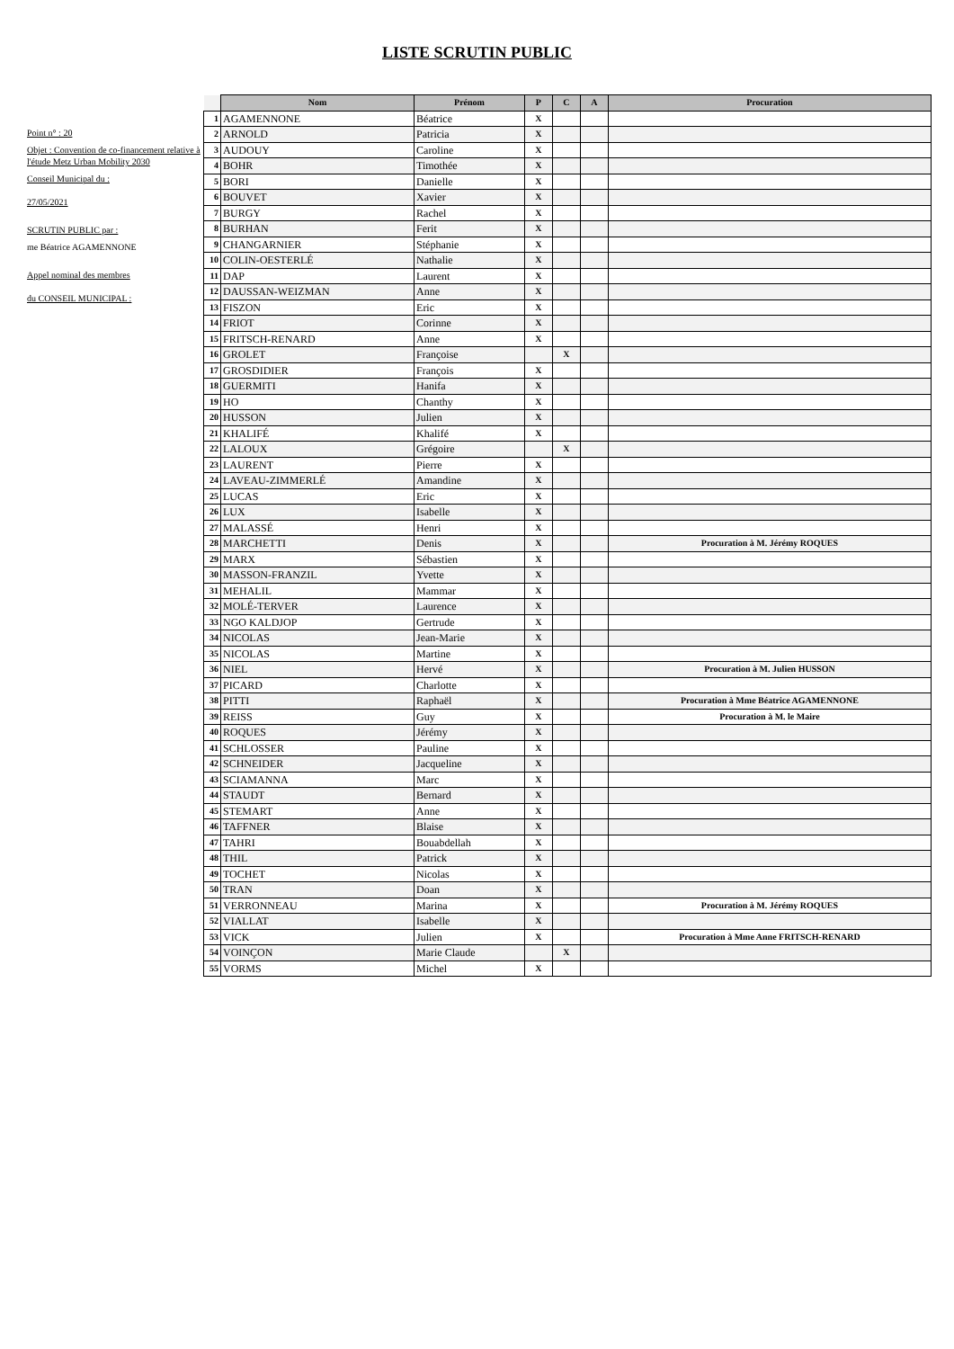LISTE SCRUTIN PUBLIC
Point n° : 20
Objet : Convention de co-financement relative à l'étude Metz Urban Mobility 2030
Conseil Municipal du :
27/05/2021
SCRUTIN PUBLIC par :
me Béatrice AGAMENNONE
Appel nominal des membres
du CONSEIL MUNICIPAL :
| | Nom | Prénom | P | C | A | Procuration |
| 1 | AGAMENNONE | Béatrice | X | | | |
| 2 | ARNOLD | Patricia | X | | | |
| 3 | AUDOUY | Caroline | X | | | |
| 4 | BOHR | Timothée | X | | | |
| 5 | BORI | Danielle | X | | | |
| 6 | BOUVET | Xavier | X | | | |
| 7 | BURGY | Rachel | X | | | |
| 8 | BURHAN | Ferit | X | | | |
| 9 | CHANGARNIER | Stéphanie | X | | | |
| 10 | COLIN-OESTERLÉ | Nathalie | X | | | |
| 11 | DAP | Laurent | X | | | |
| 12 | DAUSSAN-WEIZMAN | Anne | X | | | |
| 13 | FISZON | Eric | X | | | |
| 14 | FRIOT | Corinne | X | | | |
| 15 | FRITSCH-RENARD | Anne | X | | | |
| 16 | GROLET | Françoise | | X | | |
| 17 | GROSDIDIER | François | X | | | |
| 18 | GUERMITI | Hanifa | X | | | |
| 19 | HO | Chanthy | X | | | |
| 20 | HUSSON | Julien | X | | | |
| 21 | KHALIFÉ | Khalifé | X | | | |
| 22 | LALOUX | Grégoire | | X | | |
| 23 | LAURENT | Pierre | X | | | |
| 24 | LAVEAU-ZIMMERLÉ | Amandine | X | | | |
| 25 | LUCAS | Eric | X | | | |
| 26 | LUX | Isabelle | X | | | |
| 27 | MALASSÉ | Henri | X | | | |
| 28 | MARCHETTI | Denis | X | | | Procuration à M. Jérémy ROQUES |
| 29 | MARX | Sébastien | X | | | |
| 30 | MASSON-FRANZIL | Yvette | X | | | |
| 31 | MEHALIL | Mammar | X | | | |
| 32 | MOLÉ-TERVER | Laurence | X | | | |
| 33 | NGO KALDJOP | Gertrude | X | | | |
| 34 | NICOLAS | Jean-Marie | X | | | |
| 35 | NICOLAS | Martine | X | | | |
| 36 | NIEL | Hervé | X | | | Procuration à M. Julien HUSSON |
| 37 | PICARD | Charlotte | X | | | |
| 38 | PITTI | Raphaël | X | | | Procuration à Mme Béatrice AGAMENNONE |
| 39 | REISS | Guy | X | | | Procuration à M. le Maire |
| 40 | ROQUES | Jérémy | X | | | |
| 41 | SCHLOSSER | Pauline | X | | | |
| 42 | SCHNEIDER | Jacqueline | X | | | |
| 43 | SCIAMANNA | Marc | X | | | |
| 44 | STAUDT | Bernard | X | | | |
| 45 | STEMART | Anne | X | | | |
| 46 | TAFFNER | Blaise | X | | | |
| 47 | TAHRI | Bouabdellah | X | | | |
| 48 | THIL | Patrick | X | | | |
| 49 | TOCHET | Nicolas | X | | | |
| 50 | TRAN | Doan | X | | | |
| 51 | VERRONNEAU | Marina | X | | | Procuration à M. Jérémy ROQUES |
| 52 | VIALLAT | Isabelle | X | | | |
| 53 | VICK | Julien | X | | | Procuration à Mme Anne FRITSCH-RENARD |
| 54 | VOINÇON | Marie Claude | | X | | |
| 55 | VORMS | Michel | X | | | |